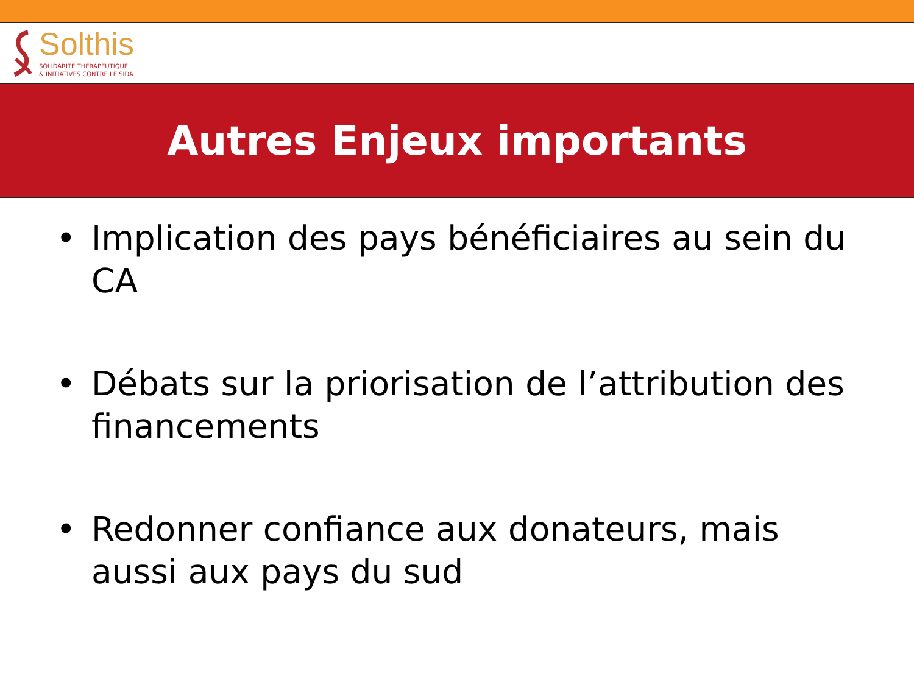Solthis
SOLIDARITÉ THÉRAPEUTIQUE
& INITIATIVES CONTRE LE SIDA
Autres Enjeux importants
• Implication des pays bénéficiaires au sein du CA
• Débats sur la priorisation de l’attribution des financements
• Redonner confiance aux donateurs, mais aussi aux pays du sud